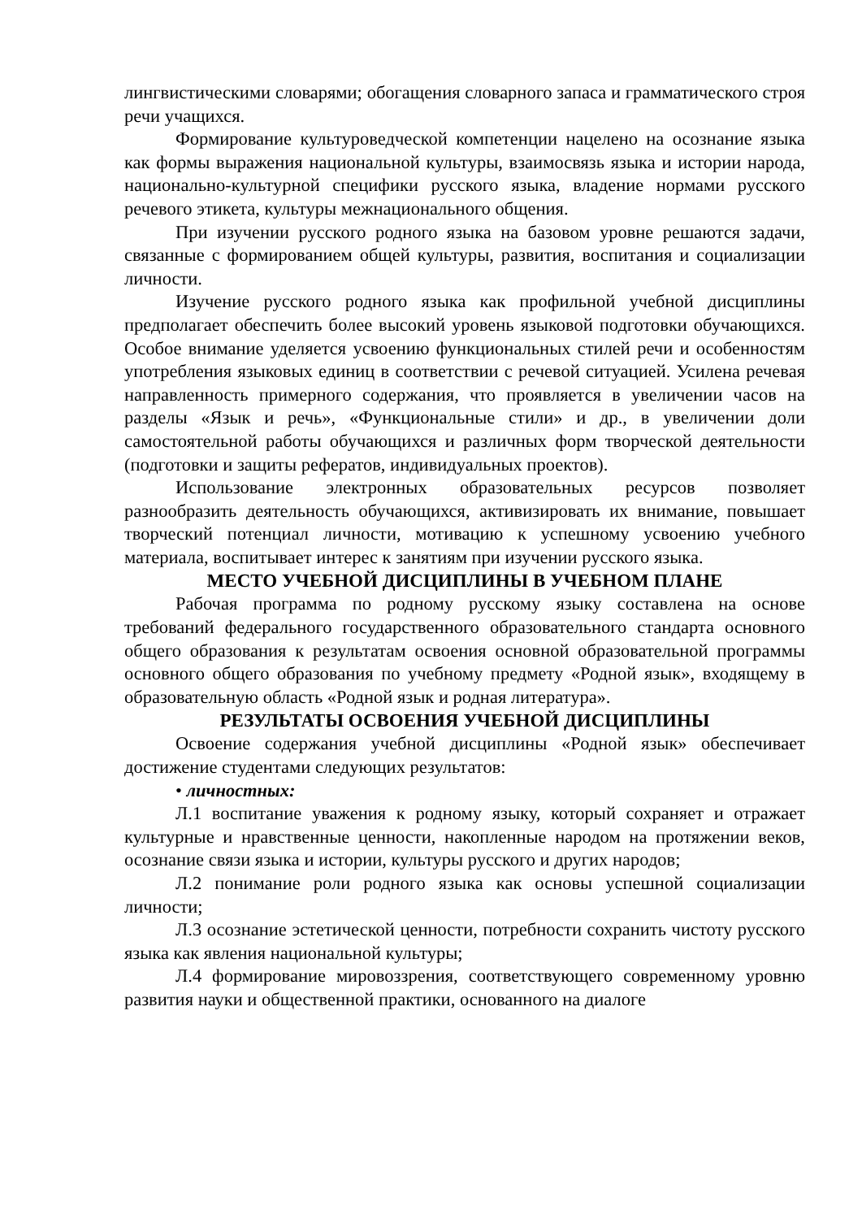лингвистическими словарями; обогащения словарного запаса и грамматического строя речи учащихся.
Формирование культуроведческой компетенции нацелено на осознание языка как формы выражения национальной культуры, взаимосвязь языка и истории народа, национально-культурной специфики русского языка, владение нормами русского речевого этикета, культуры межнационального общения.
При изучении русского родного языка на базовом уровне решаются задачи, связанные с формированием общей культуры, развития, воспитания и социализации личности.
Изучение русского родного языка как профильной учебной дисциплины предполагает обеспечить более высокий уровень языковой подготовки обучающихся. Особое внимание уделяется усвоению функциональных стилей речи и особенностям употребления языковых единиц в соответствии с речевой ситуацией. Усилена речевая направленность примерного содержания, что проявляется в увеличении часов на разделы «Язык и речь», «Функциональные стили» и др., в увеличении доли самостоятельной работы обучающихся и различных форм творческой деятельности (подготовки и защиты рефератов, индивидуальных проектов).
Использование электронных образовательных ресурсов позволяет разнообразить деятельность обучающихся, активизировать их внимание, повышает творческий потенциал личности, мотивацию к успешному усвоению учебного материала, воспитывает интерес к занятиям при изучении русского языка.
МЕСТО УЧЕБНОЙ ДИСЦИПЛИНЫ В УЧЕБНОМ ПЛАНЕ
Рабочая программа по родному русскому языку составлена на основе требований федерального государственного образовательного стандарта основного общего образования к результатам освоения основной образовательной программы основного общего образования по учебному предмету «Родной язык», входящему в образовательную область «Родной язык и родная литература».
РЕЗУЛЬТАТЫ ОСВОЕНИЯ УЧЕБНОЙ ДИСЦИПЛИНЫ
Освоение содержания учебной дисциплины «Родной язык» обеспечивает достижение студентами следующих результатов:
• личностных:
Л.1 воспитание уважения к родному языку, который сохраняет и отражает культурные и нравственные ценности, накопленные народом на протяжении веков, осознание связи языка и истории, культуры русского и других народов;
Л.2 понимание роли родного языка как основы успешной социализации личности;
Л.3 осознание эстетической ценности, потребности сохранить чистоту русского языка как явления национальной культуры;
Л.4 формирование мировоззрения, соответствующего современному уровню развития науки и общественной практики, основанного на диалоге